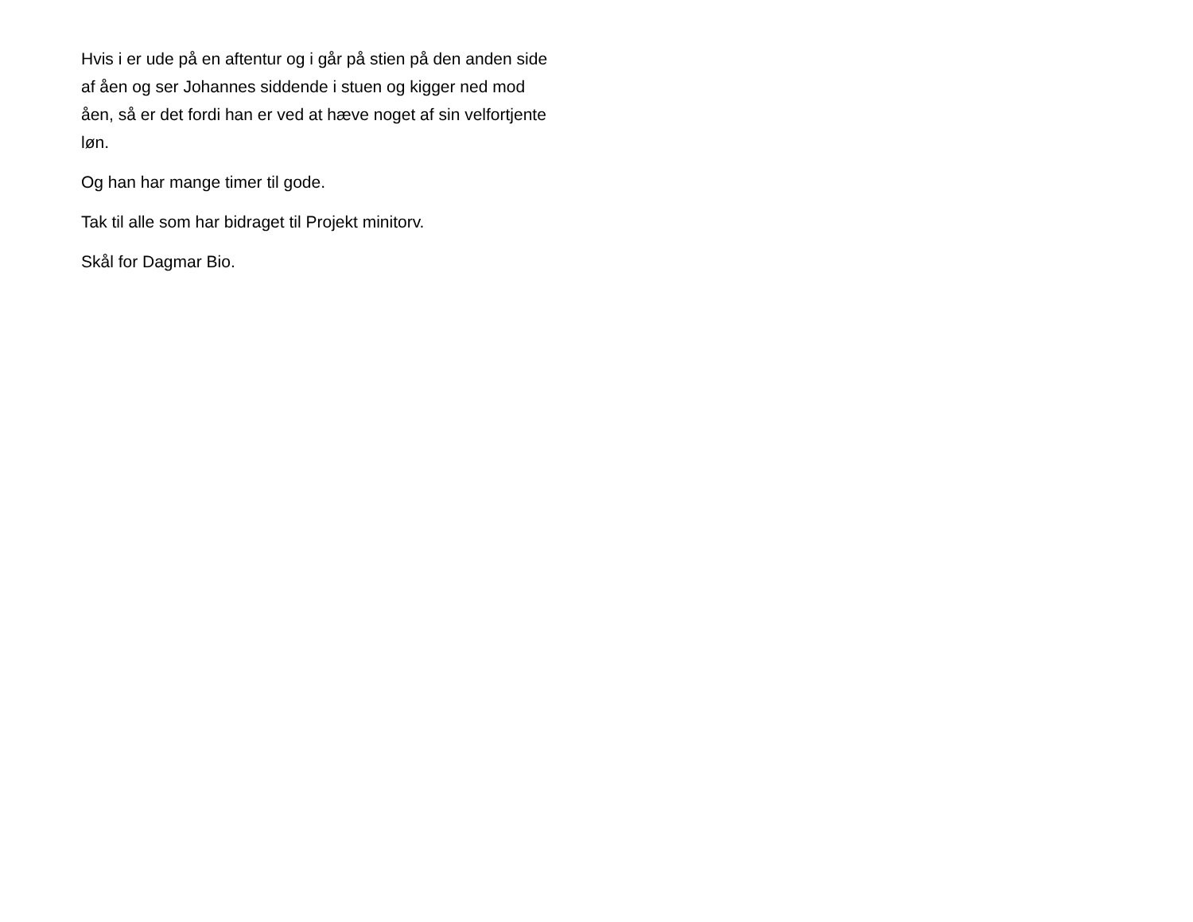Hvis i er ude på en aftentur og i går på stien på den anden side af åen og ser Johannes siddende i stuen og kigger ned mod åen, så er det fordi han er ved at hæve noget af sin velfortjente løn.
Og han har mange timer til gode.
Tak til alle som har bidraget til Projekt minitorv.
Skål for Dagmar Bio.